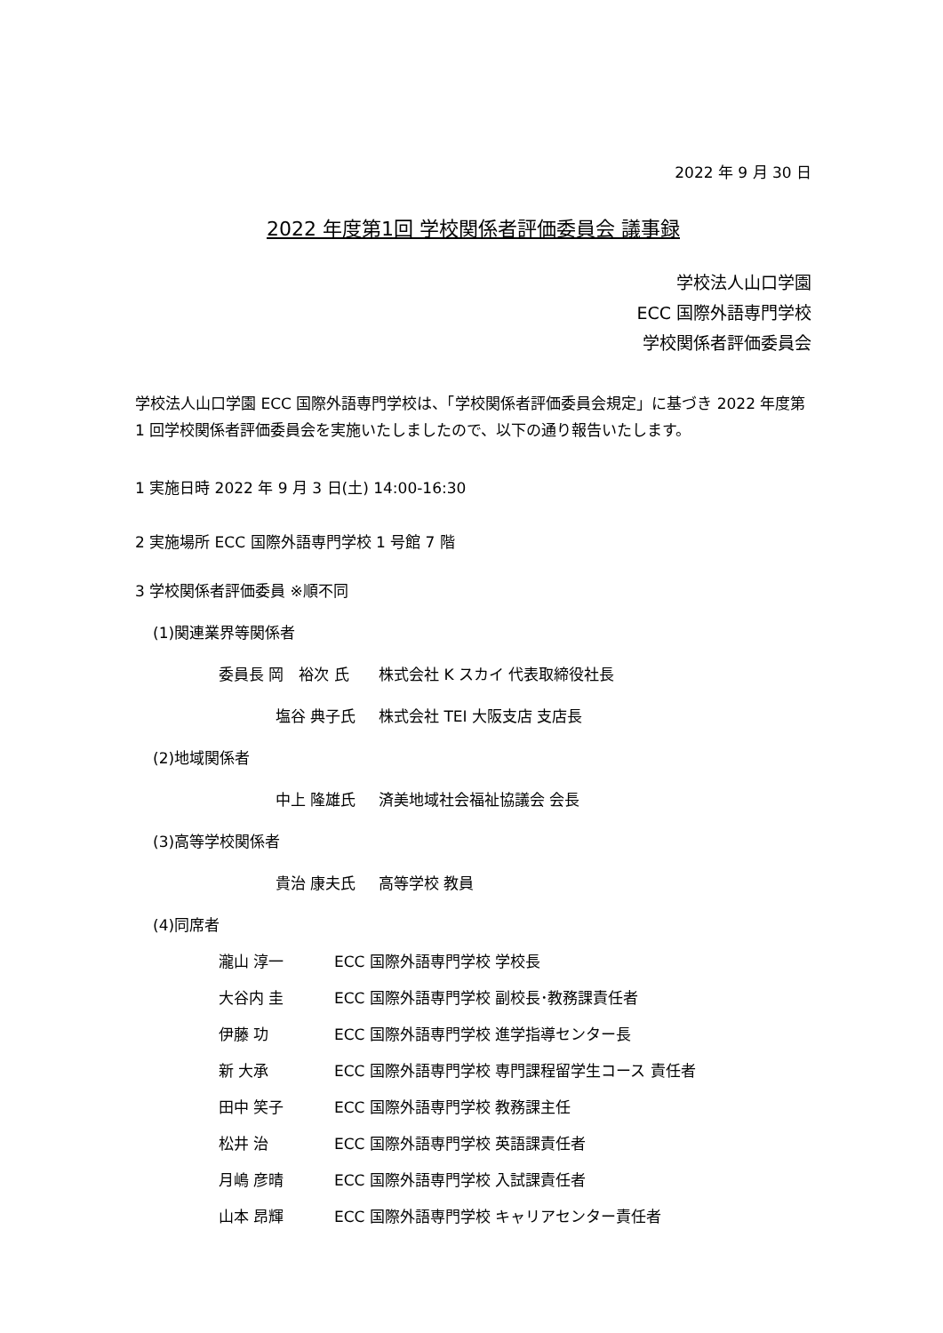2022 年 9 月 30 日
2022 年度第1回 学校関係者評価委員会 議事録
学校法人山口学園
ECC 国際外語専門学校
学校関係者評価委員会
学校法人山口学園 ECC 国際外語専門学校は、「学校関係者評価委員会規定」に基づき 2022 年度第 1 回学校関係者評価委員会を実施いたしましたので、以下の通り報告いたします。
1 実施日時 2022 年 9 月 3 日(土) 14:00-16:30
2 実施場所 ECC 国際外語専門学校 1 号館 7 階
3 学校関係者評価委員 ※順不同
(1)関連業界等関係者
委員長 岡　裕次 氏 株式会社 K スカイ 代表取締役社長
塩谷 典子氏 株式会社 TEI 大阪支店 支店長
(2)地域関係者
中上 隆雄氏 済美地域社会福祉協議会 会長
(3)高等学校関係者
貴治 康夫氏 高等学校 教員
(4)同席者
瀧山 淳一 ECC 国際外語専門学校 学校長
大谷内 圭 ECC 国際外語専門学校 副校長･教務課責任者
伊藤 功 ECC 国際外語専門学校 進学指導センター長
新 大承 ECC 国際外語専門学校 専門課程留学生コース 責任者
田中 笑子 ECC 国際外語専門学校 教務課主任
松井 治 ECC 国際外語専門学校 英語課責任者
月嶋 彦晴 ECC 国際外語専門学校 入試課責任者
山本 昂輝 ECC 国際外語専門学校 キャリアセンター責任者